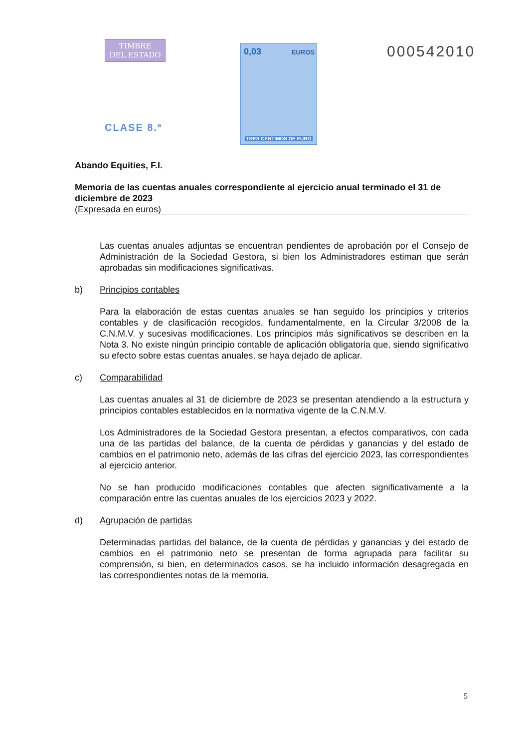TIMBRE
DEL ESTADO
CLASE 8.ª
0,03 EUROS
TRES CÉNTIMOS DE EURO
000542010
Abando Equities, F.I.
Memoria de las cuentas anuales correspondiente al ejercicio anual terminado el 31 de diciembre de 2023
(Expresada en euros)
Las cuentas anuales adjuntas se encuentran pendientes de aprobación por el Consejo de Administración de la Sociedad Gestora, si bien los Administradores estiman que serán aprobadas sin modificaciones significativas.
b) Principios contables
Para la elaboración de estas cuentas anuales se han seguido los principios y criterios contables y de clasificación recogidos, fundamentalmente, en la Circular 3/2008 de la C.N.M.V. y sucesivas modificaciones. Los principios más significativos se describen en la Nota 3. No existe ningún principio contable de aplicación obligatoria que, siendo significativo su efecto sobre estas cuentas anuales, se haya dejado de aplicar.
c) Comparabilidad
Las cuentas anuales al 31 de diciembre de 2023 se presentan atendiendo a la estructura y principios contables establecidos en la normativa vigente de la C.N.M.V.
Los Administradores de la Sociedad Gestora presentan, a efectos comparativos, con cada una de las partidas del balance, de la cuenta de pérdidas y ganancias y del estado de cambios en el patrimonio neto, además de las cifras del ejercicio 2023, las correspondientes al ejercicio anterior.
No se han producido modificaciones contables que afecten significativamente a la comparación entre las cuentas anuales de los ejercicios 2023 y 2022.
d) Agrupación de partidas
Determinadas partidas del balance, de la cuenta de pérdidas y ganancias y del estado de cambios en el patrimonio neto se presentan de forma agrupada para facilitar su comprensión, si bien, en determinados casos, se ha incluido información desagregada en las correspondientes notas de la memoria.
5